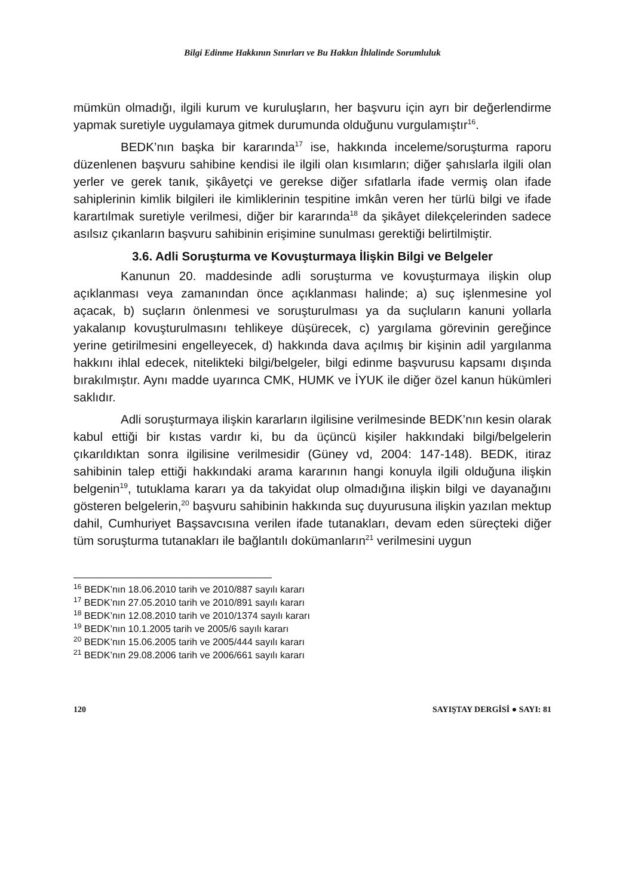Bilgi Edinme Hakkının Sınırları ve Bu Hakkın İhlalinde Sorumluluk
mümkün olmadığı, ilgili kurum ve kuruluşların, her başvuru için ayrı bir değerlendirme yapmak suretiyle uygulamaya gitmek durumunda olduğunu vurgulamıştır<sup>16</sup>.
BEDK’nın başka bir kararında<sup>17</sup> ise, hakkında inceleme/soruşturma raporu düzenlenen başvuru sahibine kendisi ile ilgili olan kısımların; diğer şahıslarla ilgili olan yerler ve gerek tanık, şikâyetçi ve gerekse diğer sıfatlarla ifade vermiş olan ifade sahiplerinin kimlik bilgileri ile kimliklerinin tespitine imkân veren her türlü bilgi ve ifade karartılmak suretiyle verilmesi, diğer bir kararında<sup>18</sup> da şikâyet dilekçelerinden sadece asılsız çıkanların başvuru sahibinin erişimine sunulması gerektiği belirtilmiştir.
3.6. Adli Soruşturma ve Kovuşturmaya İlişkin Bilgi ve Belgeler
Kanunun 20. maddesinde adli soruşturma ve kovuşturmaya ilişkin olup açıklanması veya zamanından önce açıklanması halinde; a) suç işlenmesine yol açacak, b) suçların önlenmesi ve soruşturulması ya da suçluların kanuni yollarla yakalanıp kovuşturulmasını tehlikeye düşürecek, c) yargılama görevinin gereğince yerine getirilmesini engelleyecek, d) hakkında dava açılmış bir kişinin adil yargılanma hakkını ihlal edecek, nitelikteki bilgi/belgeler, bilgi edinme başvurusu kapsamı dışında bırakılmıştır. Aynı madde uyarınca CMK, HUMK ve İYUK ile diğer özel kanun hükümleri saklıdır.
Adli soruşturmaya ilişkin kararların ilgilisine verilmesinde BEDK’nın kesin olarak kabul ettiği bir kıstas vardır ki, bu da üçüncü kişiler hakkındaki bilgi/belgelerin çıkarıldıktan sonra ilgilisine verilmesidir (Güney vd, 2004: 147-148). BEDK, itiraz sahibinin talep ettiği hakkındaki arama kararının hangi konuyla ilgili olduğuna ilişkin belgenin<sup>19</sup>, tutuklama kararı ya da takyidat olup olmadığına ilişkin bilgi ve dayanağını gösteren belgelerin,<sup>20</sup> başvuru sahibinin hakkında suç duyurusuna ilişkin yazılan mektup dahil, Cumhuriyet Başsavcısına verilen ifade tutanakları, devam eden süreçteki diğer tüm soruşturma tutanakları ile bağlantılı dokümanların<sup>21</sup> verilmesini uygun
<sup>16</sup> BEDK’nın 18.06.2010 tarih ve 2010/887 sayılı kararı
<sup>17</sup> BEDK’nın 27.05.2010 tarih ve 2010/891 sayılı kararı
<sup>18</sup> BEDK’nın 12.08.2010 tarih ve 2010/1374 sayılı kararı
<sup>19</sup> BEDK’nın 10.1.2005 tarih ve 2005/6 sayılı kararı
<sup>20</sup> BEDK’nın 15.06.2005 tarih ve 2005/444 sayılı kararı
<sup>21</sup> BEDK’nın 29.08.2006 tarih ve 2006/661 sayılı kararı
120 SAYIŞTAY DERGİSİ ● SAYI: 81